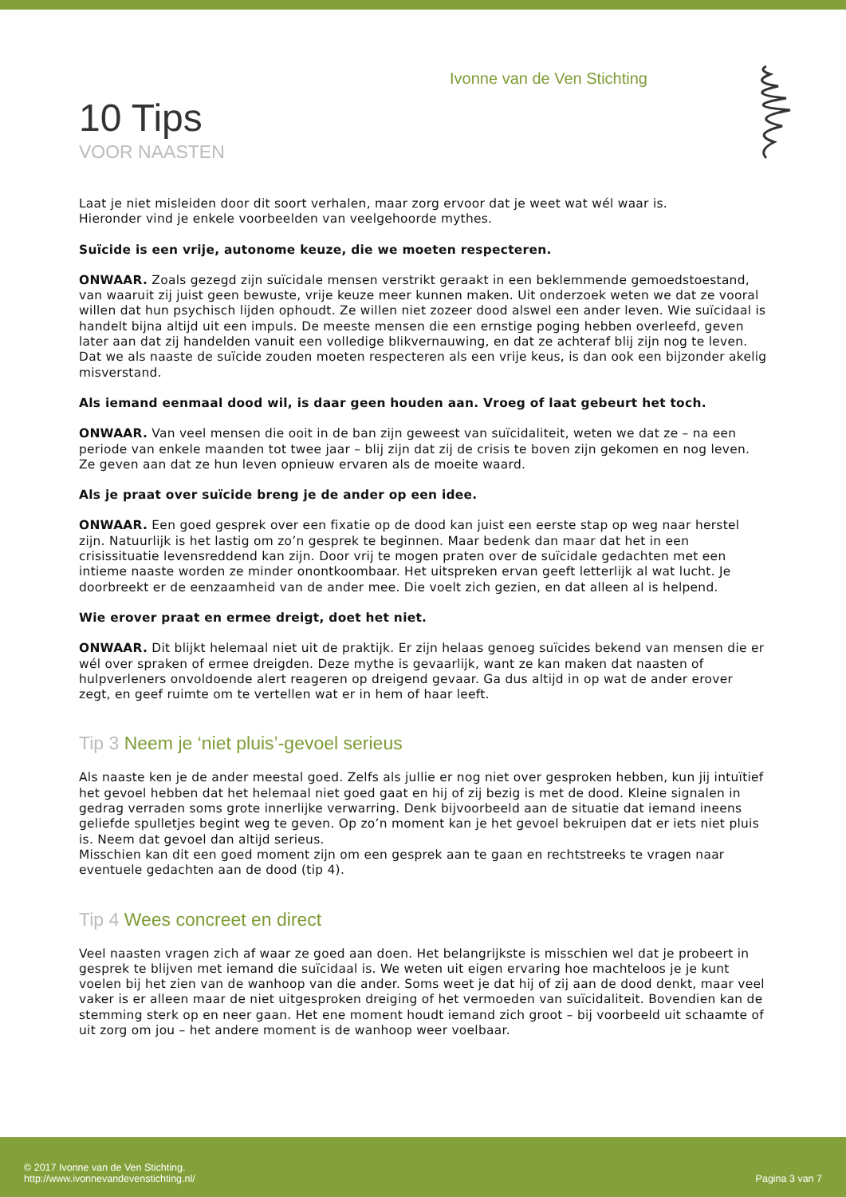Ivonne van de Ven Stichting
10 Tips
VOOR NAASTEN
Laat je niet misleiden door dit soort verhalen, maar zorg ervoor dat je weet wat wél waar is.
Hieronder vind je enkele voorbeelden van veelgehoorde mythes.
Suïcide is een vrije, autonome keuze, die we moeten respecteren.
ONWAAR. Zoals gezegd zijn suïcidale mensen verstrikt geraakt in een beklemmende gemoedstoestand, van waaruit zij juist geen bewuste, vrije keuze meer kunnen maken. Uit onderzoek weten we dat ze vooral willen dat hun psychisch lijden ophoudt. Ze willen niet zozeer dood alswel een ander leven. Wie suïcidaal is handelt bijna altijd uit een impuls. De meeste mensen die een ernstige poging hebben overleefd, geven later aan dat zij handelden vanuit een volledige blikvernauwing, en dat ze achteraf blij zijn nog te leven. Dat we als naaste de suïcide zouden moeten respecteren als een vrije keus, is dan ook een bijzonder akelig misverstand.
Als iemand eenmaal dood wil, is daar geen houden aan. Vroeg of laat gebeurt het toch.
ONWAAR. Van veel mensen die ooit in de ban zijn geweest van suïcidaliteit, weten we dat ze – na een periode van enkele maanden tot twee jaar – blij zijn dat zij de crisis te boven zijn gekomen en nog leven. Ze geven aan dat ze hun leven opnieuw ervaren als de moeite waard.
Als je praat over suïcide breng je de ander op een idee.
ONWAAR. Een goed gesprek over een fixatie op de dood kan juist een eerste stap op weg naar herstel zijn. Natuurlijk is het lastig om zo’n gesprek te beginnen. Maar bedenk dan maar dat het in een crisissituatie levensreddend kan zijn. Door vrij te mogen praten over de suïcidale gedachten met een intieme naaste worden ze minder onontkoombaar. Het uitspreken ervan geeft letterlijk al wat lucht. Je doorbreekt er de eenzaamheid van de ander mee. Die voelt zich gezien, en dat alleen al is helpend.
Wie erover praat en ermee dreigt, doet het niet.
ONWAAR. Dit blijkt helemaal niet uit de praktijk. Er zijn helaas genoeg suïcides bekend van mensen die er wél over spraken of ermee dreigden. Deze mythe is gevaarlijk, want ze kan maken dat naasten of hulpverleners onvoldoende alert reageren op dreigend gevaar. Ga dus altijd in op wat de ander erover zegt, en geef ruimte om te vertellen wat er in hem of haar leeft.
Tip 3 Neem je ‘niet pluis’-gevoel serieus
Als naaste ken je de ander meestal goed. Zelfs als jullie er nog niet over gesproken hebben, kun jij intuïtief het gevoel hebben dat het helemaal niet goed gaat en hij of zij bezig is met de dood. Kleine signalen in gedrag verraden soms grote innerlijke verwarring. Denk bijvoorbeeld aan de situatie dat iemand ineens geliefde spulletjes begint weg te geven. Op zo’n moment kan je het gevoel bekruipen dat er iets niet pluis is. Neem dat gevoel dan altijd serieus.
Misschien kan dit een goed moment zijn om een gesprek aan te gaan en rechtstreeks te vragen naar eventuele gedachten aan de dood (tip 4).
Tip 4 Wees concreet en direct
Veel naasten vragen zich af waar ze goed aan doen. Het belangrijkste is misschien wel dat je probeert in gesprek te blijven met iemand die suïcidaal is. We weten uit eigen ervaring hoe machteloos je je kunt voelen bij het zien van de wanhoop van die ander. Soms weet je dat hij of zij aan de dood denkt, maar veel vaker is er alleen maar de niet uitgesproken dreiging of het vermoeden van suïcidaliteit. Bovendien kan de stemming sterk op en neer gaan. Het ene moment houdt iemand zich groot – bij voorbeeld uit schaamte of uit zorg om jou – het andere moment is de wanhoop weer voelbaar.
© 2017 Ivonne van de Ven Stichting.
http://www.ivonnevandevenstichting.nl/
Pagina 3 van 7